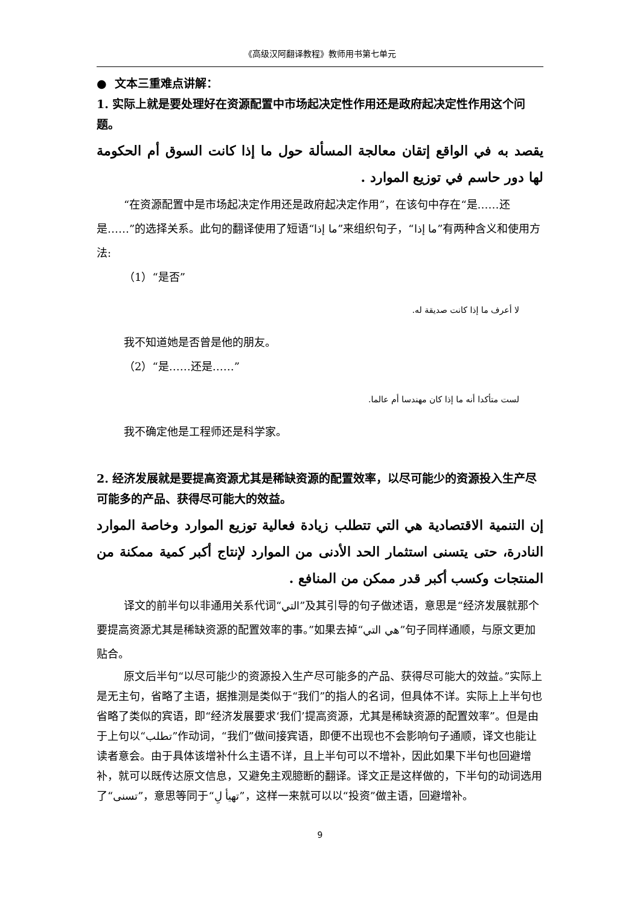《高级汉阿翻译教程》教师用书第七单元
● 文本三重难点讲解：
1. 实际上就是要处理好在资源配置中市场起决定性作用还是政府起决定性作用这个问题。
يقصد به في الواقع إتقان معالجة المسألة حول ما إذا كانت السوق أم الحكومة لها دور حاسم في توزيع الموارد .
“在资源配置中是市场起决定作用还是政府起决定作用”，在该句中存在“是……还是……”的选择关系。此句的翻译使用了短语“ما إذا”来组织句子，“ما إذا”有两种含义和使用方法:
（1）“是否”
لا أعرف ما إذا كانت صديقة له.
我不知道她是否曾是他的朋友。
（2）“是……还是……”
لست متأكدا أنه ما إذا كان مهندسا أم عالما.
我不确定他是工程师还是科学家。
2. 经济发展就是要提高资源尤其是稀缺资源的配置效率，以尽可能少的资源投入生产尽可能多的产品、获得尽可能大的效益。
إن التنمية الاقتصادية هي التي تتطلب زيادة فعالية توزيع الموارد وخاصة الموارد النادرة، حتى يتسنى استثمار الحد الأدنى من الموارد لإنتاج أكبر كمية ممكنة من المنتجات وكسب أكبر قدر ممكن من المنافع .
译文的前半句以非通用关系代词“التي”及其引导的句子做述语，意思是“经济发展就那个要提高资源尤其是稀缺资源的配置效率的事。”如果去掉“هي التي”句子同样通顺，与原文更加贴合。
原文后半句“以尽可能少的资源投入生产尽可能多的产品、获得尽可能大的效益。”实际上是无主句，省略了主语，据推测是类似于“我们”的指人的名词，但具体不详。实际上上半句也省略了类似的宾语，即“经济发展要求‘我们’提高资源，尤其是稀缺资源的配置效率”。但是由于上句以“تطلب”作动词，“我们”做间接宾语，即便不出现也不会影响句子通顺，译文也能让读者意会。由于具体该增补什么主语不详，且上半句可以不增补，因此如果下半句也回避增补，就可以既传达原文信息，又避免主观臆断的翻译。译文正是这样做的，下半句的动词选用了“تسنى”，意思等同于“تهيأ لِ”，这样一来就可以以“投资”做主语，回避增补。
9